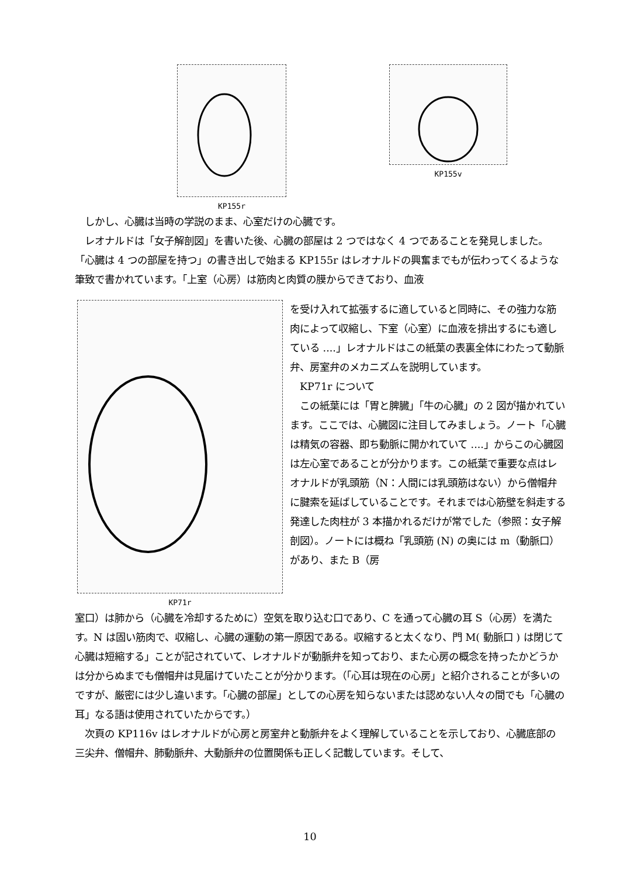KP155r KP155v
　しかし、心臓は当時の学説のまま、心室だけの心臓です。
　レオナルドは「女子解剖図」を書いた後、心臓の部屋は 2 つではなく 4 つであることを発見しました。
「心臓は 4 つの部屋を持つ」の書き出しで始まる KP155r はレオナルドの興奮までもが伝わってくるような筆致で書かれています。「上室（心房）は筋肉と肉質の膜からできており、血液
KP71r
を受け入れて拡張するに適していると同時に、その強力な筋肉によって収縮し、下室（心室）に血液を排出するにも適している ....」レオナルドはこの紙葉の表裏全体にわたって動脈弁、房室弁のメカニズムを説明しています。
　KP71r について
　この紙葉には「胃と脾臓」「牛の心臓」の 2 図が描かれています。ここでは、心臓図に注目してみましょう。ノート「心臓は精気の容器、即ち動脈に開かれていて ....」からこの心臓図は左心室であることが分かります。この紙葉で重要な点はレオナルドが乳頭筋（N：人間には乳頭筋はない）から僧帽弁に腱索を延ばしていることです。それまでは心筋壁を斜走する発達した肉柱が 3 本描かれるだけが常でした（参照：女子解剖図）。ノートには概ね「乳頭筋 (N) の奥には m（動脈口）があり、また B（房
室口）は肺から（心臓を冷却するために）空気を取り込む口であり、C を通って心臓の耳 S（心房）を満たす。N は固い筋肉で、収縮し、心臓の運動の第一原因である。収縮すると太くなり、門 M( 動脈口 ) は閉じて心臓は短縮する」ことが記されていて、レオナルドが動脈弁を知っており、また心房の概念を持ったかどうかは分からぬまでも僧帽弁は見届けていたことが分かります。（「心耳は現在の心房」と紹介されることが多いのですが、厳密には少し違います。「心臓の部屋」としての心房を知らないまたは認めない人々の間でも「心臓の耳」なる語は使用されていたからです。）
　次頁の KP116v はレオナルドが心房と房室弁と動脈弁をよく理解していることを示しており、心臓底部の三尖弁、僧帽弁、肺動脈弁、大動脈弁の位置関係も正しく記載しています。そして、
10